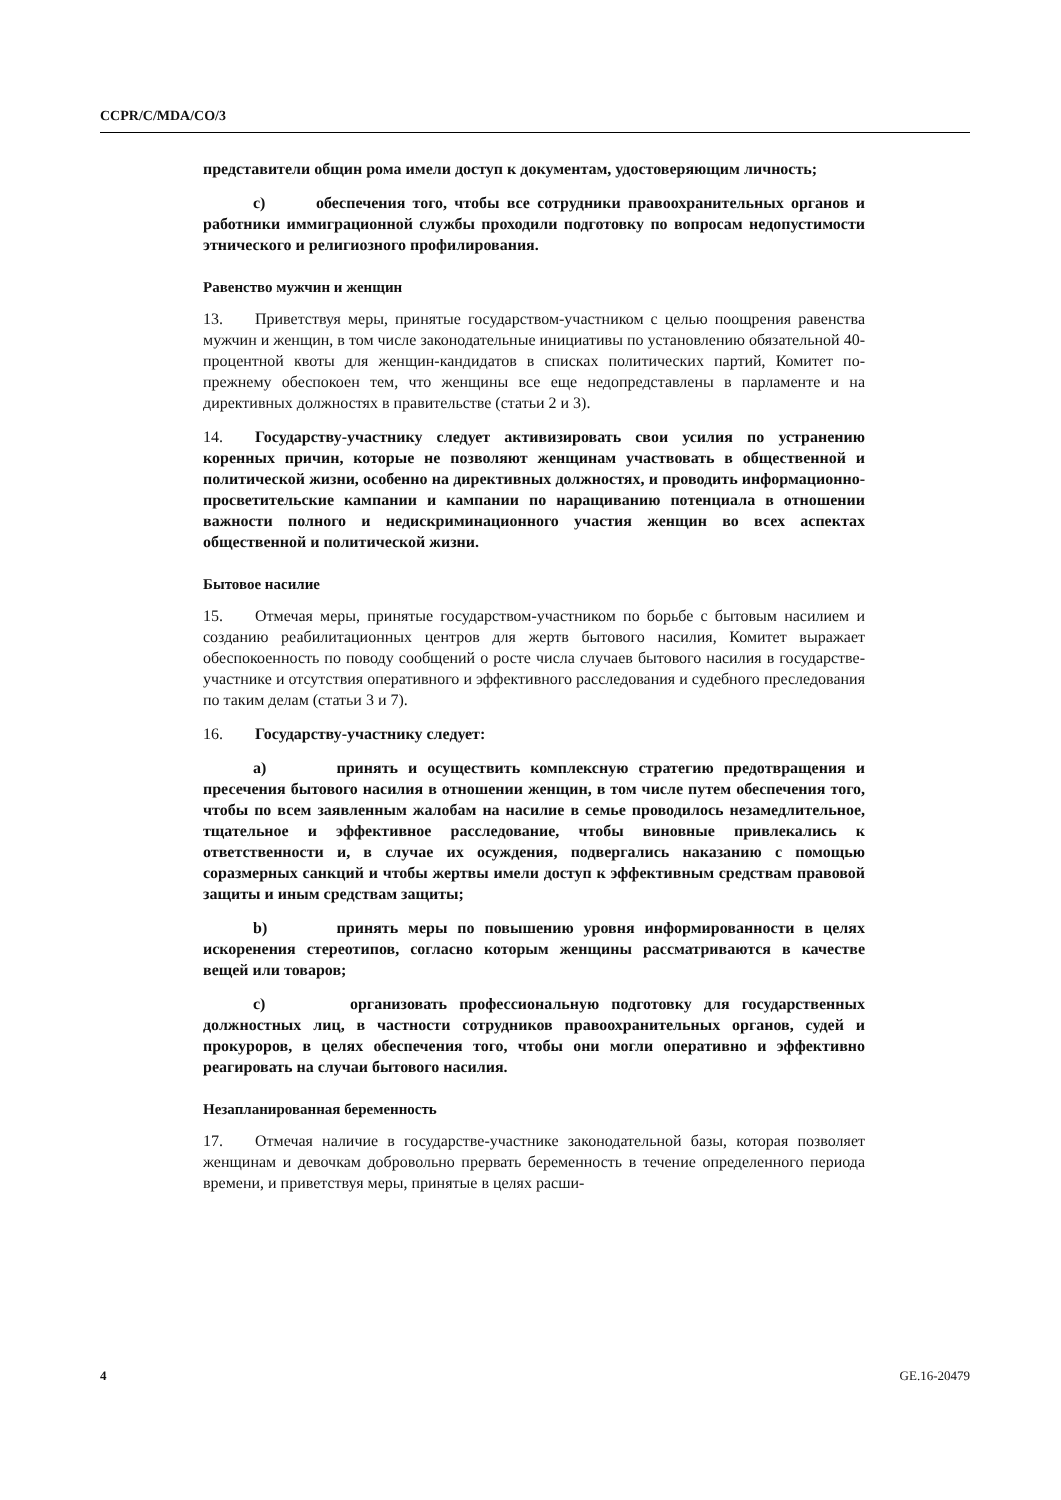CCPR/C/MDA/CO/3
представители общин рома имели доступ к документам, удостоверяющим личность;
c) обеспечения того, чтобы все сотрудники правоохранительных органов и работники иммиграционной службы проходили подготовку по вопросам недопустимости этнического и религиозного профилирования.
Равенство мужчин и женщин
13. Приветствуя меры, принятые государством-участником с целью поощрения равенства мужчин и женщин, в том числе законодательные инициативы по установлению обязательной 40-процентной квоты для женщин-кандидатов в списках политических партий, Комитет по-прежнему обеспокоен тем, что женщины все еще недопредставлены в парламенте и на директивных должностях в правительстве (статьи 2 и 3).
14. Государству-участнику следует активизировать свои усилия по устранению коренных причин, которые не позволяют женщинам участвовать в общественной и политической жизни, особенно на директивных должностях, и проводить информационно-просветительские кампании и кампании по наращиванию потенциала в отношении важности полного и недискриминационного участия женщин во всех аспектах общественной и политической жизни.
Бытовое насилие
15. Отмечая меры, принятые государством-участником по борьбе с бытовым насилием и созданию реабилитационных центров для жертв бытового насилия, Комитет выражает обеспокоенность по поводу сообщений о росте числа случаев бытового насилия в государстве-участнике и отсутствия оперативного и эффективного расследования и судебного преследования по таким делам (статьи 3 и 7).
16. Государству-участнику следует:
a) принять и осуществить комплексную стратегию предотвращения и пресечения бытового насилия в отношении женщин, в том числе путем обеспечения того, чтобы по всем заявленным жалобам на насилие в семье проводилось незамедлительное, тщательное и эффективное расследование, чтобы виновные привлекались к ответственности и, в случае их осуждения, подвергались наказанию с помощью соразмерных санкций и чтобы жертвы имели доступ к эффективным средствам правовой защиты и иным средствам защиты;
b) принять меры по повышению уровня информированности в целях искоренения стереотипов, согласно которым женщины рассматриваются в качестве вещей или товаров;
c) организовать профессиональную подготовку для государственных должностных лиц, в частности сотрудников правоохранительных органов, судей и прокуроров, в целях обеспечения того, чтобы они могли оперативно и эффективно реагировать на случаи бытового насилия.
Незапланированная беременность
17. Отмечая наличие в государстве-участнике законодательной базы, которая позволяет женщинам и девочкам добровольно прервать беременность в течение определенного периода времени, и приветствуя меры, принятые в целях расши-
4 GE.16-20479